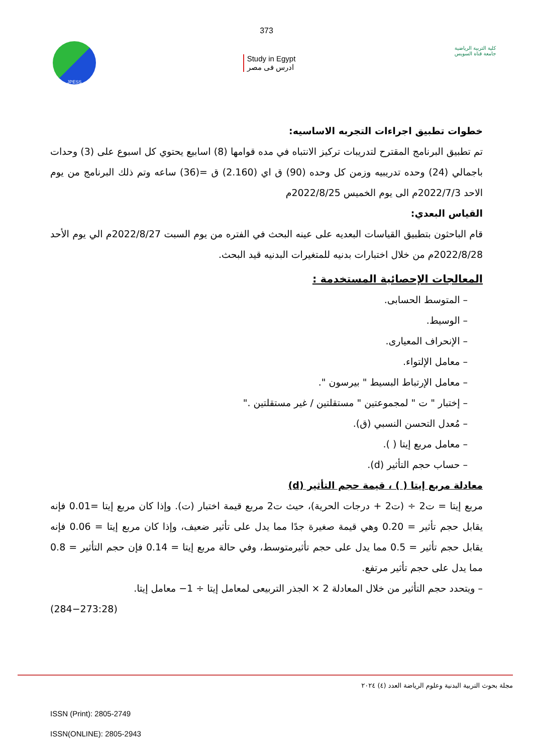373
JPESS
Study in Egypt
ادرس فى مصر
كلية التربية الرياضية
جامعة قناة السويس
خطوات تطبيق اجراءات التجربه الاساسيه:
تم تطبيق البرنامج المقترح لتدريبات تركيز الانتباه في مده قوامها (8) اسابيع يحتوي كل اسبوع على (3) وحدات باجمالي (24) وحده تدريبيه وزمن كل وحده (90) ق اي (2.160) ق =(36) ساعه وتم ذلك البرنامج من يوم الاحد 2022/7/3م الى يوم الخميس 2022/8/25م
القياس البعدي:
قام الباحثون بتطبيق القياسات البعديه على عينه البحث في الفتره من يوم السبت 2022/8/27م الي يوم الأحد 2022/8/28م من خلال اختبارات بدنيه للمتغيرات البدنيه قيد البحث.
المعالجات الإحصائية المستخدمة :
– المتوسط الحسابى.
– الوسيط.
– الإنحراف المعيارى.
– معامل الإلتواء.
– معامل الإرتباط البسيط " بيرسون ".
– إختبار " ت " لمجموعتين " مستقلتين / غير مستقلتين ."
– مُعدل التحسن النسبي (ق).
– معامل مربع إيتا ( ).
– حساب حجم التأثير (d).
معادلة مربع إيتا ( ) ، قيمة حجم التأثير (d)
مربع إيتا = ت2 ÷ (ت2 + درجات الحرية)، حيث ت2 مربع قيمة اختبار (ت). وإذا كان مربع إيتا =0.01 فإنه يقابل حجم تأثير = 0.20 وهي قيمة صغيرة جدًا مما يدل على تأثير ضعيف، وإذا كان مربع إيتا = 0.06 فإنه يقابل حجم تأثير = 0.5 مما يدل على حجم تأثيرمتوسط، وفي حالة مربع إيتا = 0.14 فإن حجم التأثير = 0.8 مما يدل على حجم تأثير مرتفع.
– ويتحدد حجم التأثير من خلال المعادلة 2 × الجذر التربيعى لمعامل إيتا ÷ 1− معامل إيتا.
(284−273:28)
مجلة بحوث التربية البدنية وعلوم الرياضة العدد (٤) ٢٠٢٤
ISSN (Print): 2805-2749
ISSN(ONLINE): 2805-2943